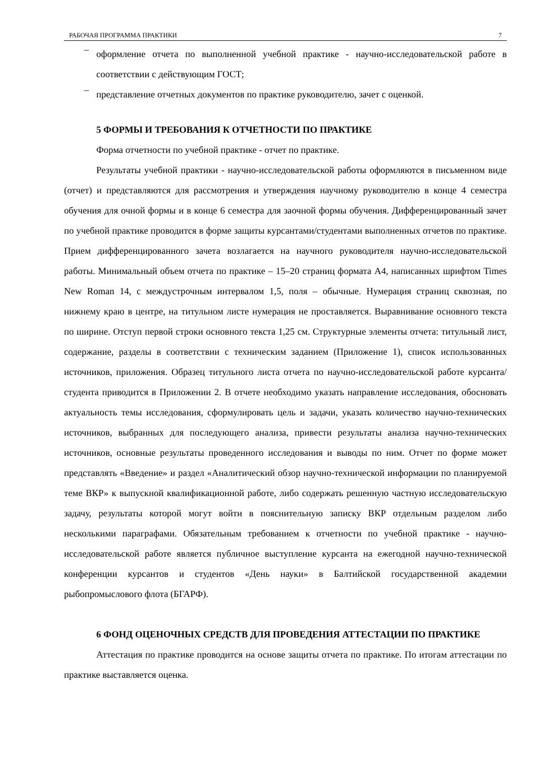РАБОЧАЯ ПРОГРАММА ПРАКТИКИ 7
–
оформление отчета по выполненной учебной практике - научно-исследовательской работе в соответствии с действующим ГОСТ;
–
представление отчетных документов по практике руководителю, зачет с оценкой.
5 ФОРМЫ И ТРЕБОВАНИЯ К ОТЧЕТНОСТИ ПО ПРАКТИКЕ
Форма отчетности по учебной практике - отчет по практике.
Результаты учебной практики - научно-исследовательской работы оформляются в письменном виде (отчет) и представляются для рассмотрения и утверждения научному руководителю в конце 4 семестра обучения для очной формы и в конце 6 семестра для заочной формы обучения. Дифференцированный зачет по учебной практике проводится в форме защиты курсантами/студентами выполненных отчетов по практике. Прием дифференцированного зачета возлагается на научного руководителя научно-исследовательской работы. Минимальный объем отчета по практике – 15–20 страниц формата А4, написанных шрифтом Times New Roman 14, с междустрочным интервалом 1,5, поля – обычные. Нумерация страниц сквозная, по нижнему краю в центре, на титульном листе нумерация не проставляется. Выравнивание основного текста по ширине. Отступ первой строки основного текста 1,25 см. Структурные элементы отчета: титульный лист, содержание, разделы в соответствии с техническим заданием (Приложение 1), список использованных источников, приложения. Образец титульного листа отчета по научно-исследовательской работе курсанта/студента приводится в Приложении 2. В отчете необходимо указать направление исследования, обосновать актуальность темы исследования, сформулировать цель и задачи, указать количество научно-технических источников, выбранных для последующего анализа, привести результаты анализа научно-технических источников, основные результаты проведенного исследования и выводы по ним. Отчет по форме может представлять «Введение» и раздел «Аналитический обзор научно-технической информации по планируемой теме ВКР» к выпускной квалификационной работе, либо содержать решенную частную исследовательскую задачу, результаты которой могут войти в пояснительную записку ВКР отдельным разделом либо несколькими параграфами. Обязательным требованием к отчетности по учебной практике - научно-исследовательской работе является публичное выступление курсанта на ежегодной научно-технической конференции курсантов и студентов «День науки» в Балтийской государственной академии рыбопромыслового флота (БГАРФ).
6 ФОНД ОЦЕНОЧНЫХ СРЕДСТВ ДЛЯ ПРОВЕДЕНИЯ АТТЕСТАЦИИ ПО ПРАКТИКЕ
Аттестация по практике проводится на основе защиты отчета по практике. По итогам аттестации по практике выставляется оценка.